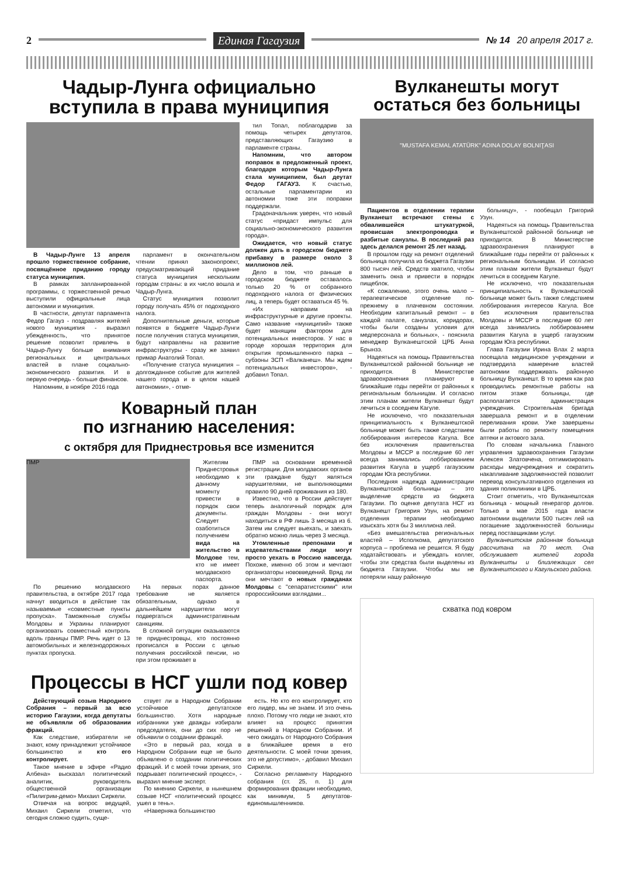2 Единая Гагаузия
№ 14 20 апреля 2017 г.
Чадыр-Лунга официально вступила в права муниципия
В Чадыр-Лунге 13 апреля прошло торжественное собрание, посвящённое приданию городу статуса муниципия.
В рамках запланированной программы, с торжественной речью выступили официальные лица автономии и муниципия.
В частности, депутат парламента Федор Гагауз - поздравляя жителей нового муниципия - выразил убежденность, что принятое решение позволит привлечь в Чадыр-Лунгу больше внимания региональных и центральных властей в плане социально-экономического развития. И в первую очередь - больше финансов.
Напомним, в ноябре 2016 года
парламент в окончательном чтении принял законопроект, предусматривающий придание статуса муниципия нескольким городам страны: в их число вошла и Чадыр-Лунга.
Статус муниципия позволит городу получать 45% от подоходного налога.
Дополнительные деньги, которые появятся в бюджете Чадыр-Лунги после получения статуса муниципия, будут направлены на развитие инфраструктуры - сразу же заявил примар Анатолий Топал.
«Получение статуса муниципия – долгожданное событие для жителей нашего города и в целом нашей автономии», - отме-
тил Топал, поблагодарив за помощь четырех депутатов, представляющих Гагаузию в парламенте страны.
Напомним, что автором поправок в предложенный проект, благодаря которым Чадыр-Лунга стала муниципием, был деутат Федор ГАГАУЗ. К счастью, остальные парламентарии из автономии тоже эти поправки поддержали.
Градоначальник уверен, что новый статус «придаст импульс для социально-экономического развития города».
Ожидается, что новый статус должен дать в городском бюджете прибавку в размере около 3 миллионов лей.
Дело в том, что раньше в городском бюджете оставалось только 20 % от собранного подоходного налога от физических лиц, а теперь будет оставаться 45 %.
«Их направим на инфраструктурные и другие проекты. Само название «муниципий» также будет манящим фактором для потенциальных инвесторов. У нас в городе хорошая территория для открытия промышленного парка – субзоны ЗСП «Валканеш». Мы ждем потенциальных инвесторов», - добавил Топал.
Коварный план
по изгнанию населения:
с октября для Приднестровья все изменится
ПМР
Жителям Приднестровья необходимо к данному моменту привести в порядок свои документы. Следует озаботиться получением вида на жительство в Молдове тем, кто не имеет молдавского паспорта.
По решению молдавского правительства, в октябре 2017 года начнут вводиться в действие так называемые «совместные пункты пропуска». Таможенные службы Молдовы и Украины планируют организовать совместный контроль вдоль границы ПМР. Речь идет о 13 автомобильных и железнодорожных пунктах пропуска.
На первых порах данное требование не является обязательным, однако в дальнейшем нарушители могут подвергаться административным санкциям.
В сложной ситуации оказываются те приднестровцы, кто постоянно прописался в России с целью получения российской пенсии, но при этом проживает в
ПМР на основании временной регистрации. Для молдавских органов эти граждане будут являться нарушителями, не выполняющими правило 90 дней проживания из 180.
Известно, что в России действует теперь аналогичный порядок для граждан Молдовы - они могут находиться в РФ лишь 3 месяца из 6. Затем им следует выехать, и заехать обратно можно лишь через 3 месяца.
Утомленные препонами и издевательствами люди могут просто уехать в Россию навсегда. Похоже, именно об этом и мечтают организаторы нововведений. Вряд ли они мечтают о новых гражданах Молдовы с "сепаратистскими" или пророссийскими взглядами...
Процессы в НСГ ушли под ковер
Действующий созыв Народного Собрания – первый за всю историю Гагаузии, когда депутаты не объявляли об образовании фракций.
Как следствие, избиратели не знают, кому принадлежит устойчивое большинство и кто его контролирует.
Такое мнение в эфире «Радио Албена» высказал политический аналитик, руководитель общественной организации «Пилигрим-демо» Михаил Сиркели.
Отвечая на вопрос ведущей, Михаил Сиркели отметил, что сегодня сложно судить, суще-
ствует ли в Народном Собрании устойчивое депутатское большинство. Хотя народные избранники уже дважды избирали председателя, они до сих пор не объявили о создании фракций.
«Это в первый раз, когда в Народном Собрании еще не было объявлено о создании политических фракций. И с моей точки зрения, это подрывает политический процесс», - выразил мнение эксперт.
По мнению Сиркели, в нынешнем созыве НСГ «политический процесс ушел в тень».
«Наверняка большинство
есть. Но кто его контролирует, кто его лидер, мы не знаем. И это очень плохо. Потому что люди не знают, кто влияет на процесс принятия решений в Народном Собрании. И чего ожидать от Народного Собрания в ближайшее время в его деятельности. С моей точки зрения, это не допустимо», - добавил Михаил Сиркели.
Согласно регламенту Народного собрания (ст. 25, п. 1) для формирования фракции необходимо, как минимум, 5 депутатов-единомышленников.
Вулканешты могут остаться без больницы
"MUSTAFA KEMAL ATATÜRK" ADINA DOLAY BOLNIŢASI
Пациентов в отделении терапии Вулканешт встречают стены с обвалившейся штукатуркой, провисшая электропроводка и разбитые санузлы. В последний раз здесь делался ремонт 25 лет назад.
В прошлом году на ремонт отделений больница получила из бюджета Гагаузии 800 тысяч лей. Средств хватило, чтобы заменить окна и привести в порядок пищеблок.
«К сожалению, этого очень мало – терапевтическое отделение по-прежнему в плачевном состоянии. Необходим капитальный ремонт – в каждой палате, санузлах, коридорах, чтобы были созданы условия для медперсонала и больных», - пояснила менеджер Вулканештской ЦРБ Анна Брынзэ.
Надеяться на помощь Правительства Вулканештской районной больнице не приходится. В Министерстве здравоохранения планируют в ближайшие годы перейти от районных к региональным больницам. И согласно этим планам жители Вулканешт будут лечиться в соседнем Кагуле.
Не исключено, что показательная принципиальность к Вулканештской больнице может быть также следствием лоббирования интересов Кагула. Все без исключения правительства Молдовы и МССР в последние 60 лет всегда занимались лоббированием развития Кагула в ущерб гагаузским городам Юга республики.
Последняя надежда администрации Вулканештской больницы – это выделение средств из бюджета Гагаузии. По оценке депутата НСГ из Вулканешт Григория Узун, на ремонт отделения терапии необходимо изыскать хотя бы 3 миллиона лей.
«Без вмешательства региональных властей – Исполкома, депутатского корпуса – проблема не решится. Я буду ходатайствовать и убеждать коллег, чтобы эти средства были выделены из бюджета Гагаузии. Чтобы мы не потеряли нашу районную
больницу», - пообещал Григорий Узун.
Надеяться на помощь Правительства Вулканештской районной больнице не приходится. В Министерстве здравоохранения планируют в ближайшие годы перейти от районных к региональным больницам. И согласно этим планам жители Вулканешт будут лечиться в соседнем Кагуле.
Не исключено, что показательная принципиальность к Вулканештской больнице может быть также следствием лоббирования интересов Кагула. Все без исключения правительства Молдовы и МССР в последние 60 лет всегда занимались лоббированием развития Кагула в ущерб гагаузским городам Юга республики.
Глава Гагаузии Ирина Влах 2 марта посещала медицинское учреждении и подтвердила намерение властей автономии поддерживать районную больницу Вулканешт. В то время как раз проводились ремонтные работы на пятом этаже больницы, где располагается администрация учреждения. Строительная бригада завершала ремонт и в отделении переливания крови. Уже завершены были работы по ремонту помещения аптеки и актового зала.
По словам начальника Главного управления здравоохранения Гагаузии Алексея Златовчена, оптимизировать расходы медучреждения и сократить накапливание задолженностей позволит перевод консультативного отделения из здания поликлиники в ЦРБ.
Стоит отметить, что Вулканештская больница - мощный генератор долгов. Только в мае 2015 года власти автономии выделили 500 тысяч лей на погашение задолженностей больницы перед поставщиками услуг.
Вулканештская районная больница рассчитана на 70 мест. Она обслуживает жителей города Вулканешты и близлежащих сел Вулканештского и Кагульского района.
схватка под ковром